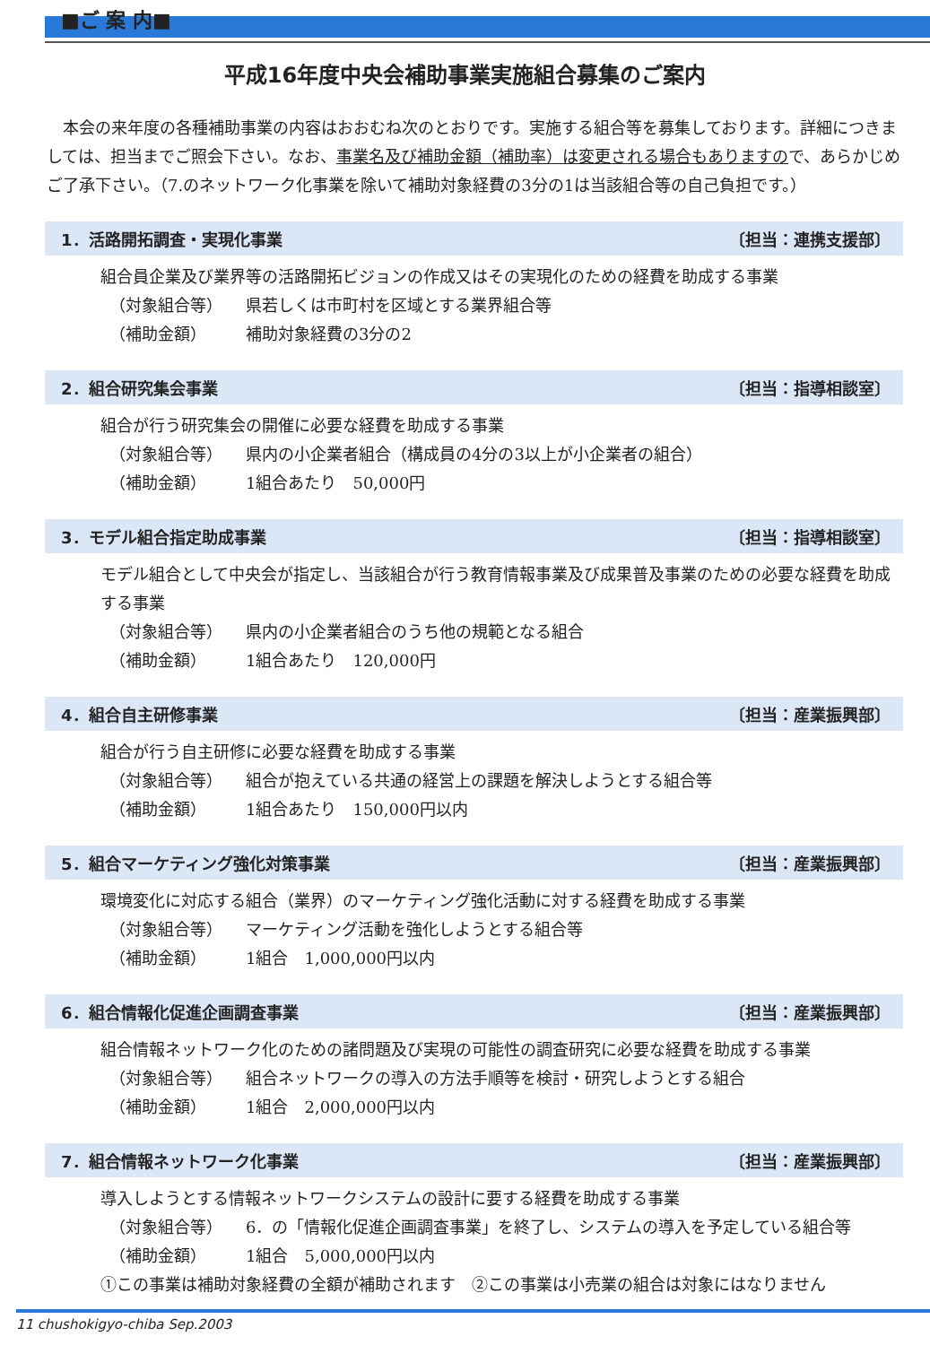■ご 案 内■
平成16年度中央会補助事業実施組合募集のご案内
本会の来年度の各種補助事業の内容はおおむね次のとおりです。実施する組合等を募集しております。詳細につきましては、担当までご照会下さい。なお、事業名及び補助金額（補助率）は変更される場合もありますので、あらかじめご了承下さい。（7.のネットワーク化事業を除いて補助対象経費の3分の1は当該組合等の自己負担です。）
1．活路開拓調査・実現化事業 〔担当：連携支援部〕
組合員企業及び業界等の活路開拓ビジョンの作成又はその実現化のための経費を助成する事業
（対象組合等） 県若しくは市町村を区域とする業界組合等
（補助金額） 補助対象経費の3分の2
2．組合研究集会事業 〔担当：指導相談室〕
組合が行う研究集会の開催に必要な経費を助成する事業
（対象組合等） 県内の小企業者組合（構成員の4分の3以上が小企業者の組合）
（補助金額） 1組合あたり　50,000円
3．モデル組合指定助成事業 〔担当：指導相談室〕
モデル組合として中央会が指定し、当該組合が行う教育情報事業及び成果普及事業のための必要な経費を助成する事業
（対象組合等） 県内の小企業者組合のうち他の規範となる組合
（補助金額） 1組合あたり　120,000円
4．組合自主研修事業 〔担当：産業振興部〕
組合が行う自主研修に必要な経費を助成する事業
（対象組合等） 組合が抱えている共通の経営上の課題を解決しようとする組合等
（補助金額） 1組合あたり　150,000円以内
5．組合マーケティング強化対策事業 〔担当：産業振興部〕
環境変化に対応する組合（業界）のマーケティング強化活動に対する経費を助成する事業
（対象組合等） マーケティング活動を強化しようとする組合等
（補助金額） 1組合　1,000,000円以内
6．組合情報化促進企画調査事業 〔担当：産業振興部〕
組合情報ネットワーク化のための諸問題及び実現の可能性の調査研究に必要な経費を助成する事業
（対象組合等） 組合ネットワークの導入の方法手順等を検討・研究しようとする組合
（補助金額） 1組合　2,000,000円以内
7．組合情報ネットワーク化事業 〔担当：産業振興部〕
導入しようとする情報ネットワークシステムの設計に要する経費を助成する事業
（対象組合等） 6．の「情報化促進企画調査事業」を終了し、システムの導入を予定している組合等
（補助金額） 1組合　5,000,000円以内
①この事業は補助対象経費の全額が補助されます　②この事業は小売業の組合は対象にはなりません
11 chushokigyo-chiba Sep.2003